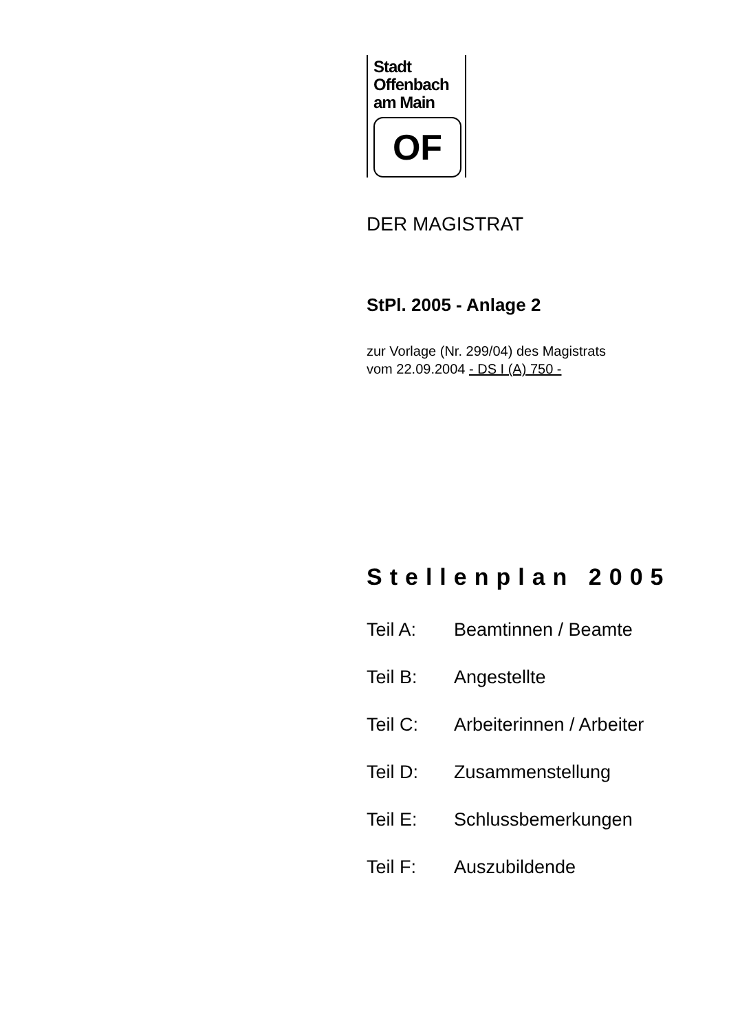Stadt
Offenbach
am Main
OF
DER MAGISTRAT
StPl. 2005 - Anlage 2
zur Vorlage (Nr. 299/04) des Magistrats
vom 22.09.2004 - DS I (A) 750 -
Stellenplan 2005
| Teil A: | Beamtinnen / Beamte |
| Teil B: | Angestellte |
| Teil C: | Arbeiterinnen / Arbeiter |
| Teil D: | Zusammenstellung |
| Teil E: | Schlussbemerkungen |
| Teil F: | Auszubildende |